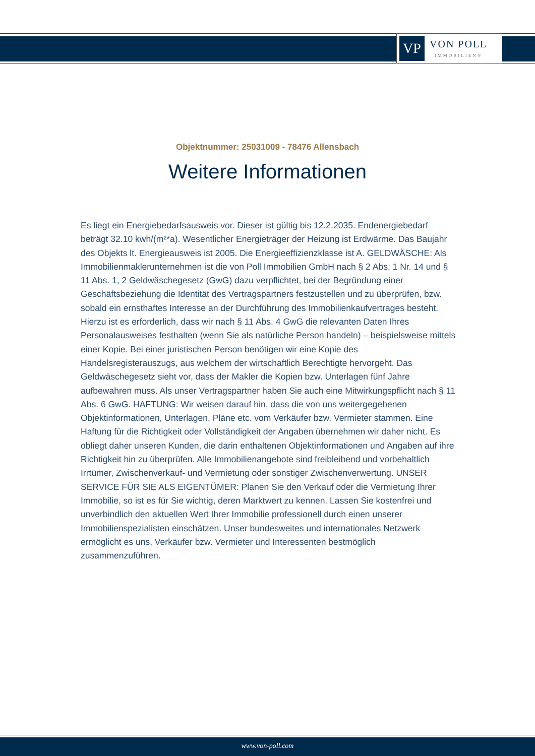VP
VON POLL
IMMOBILIEN®
Objektnummer: 25031009 - 78476 Allensbach
Weitere Informationen
Es liegt ein Energiebedarfsausweis vor. Dieser ist gültig bis 12.2.2035. Endenergiebedarf beträgt 32.10 kwh/(m²*a). Wesentlicher Energieträger der Heizung ist Erdwärme. Das Baujahr des Objekts lt. Energieausweis ist 2005. Die Energieeffizienzklasse ist A. GELDWÄSCHE: Als Immobilienmaklerunternehmen ist die von Poll Immobilien GmbH nach § 2 Abs. 1 Nr. 14 und § 11 Abs. 1, 2 Geldwäschegesetz (GwG) dazu verpflichtet, bei der Begründung einer Geschäftsbeziehung die Identität des Vertragspartners festzustellen und zu überprüfen, bzw. sobald ein ernsthaftes Interesse an der Durchführung des Immobilienkaufvertrages besteht. Hierzu ist es erforderlich, dass wir nach § 11 Abs. 4 GwG die relevanten Daten Ihres Personalausweises festhalten (wenn Sie als natürliche Person handeln) – beispielsweise mittels einer Kopie. Bei einer juristischen Person benötigen wir eine Kopie des Handelsregisterauszugs, aus welchem der wirtschaftlich Berechtigte hervorgeht. Das Geldwäschegesetz sieht vor, dass der Makler die Kopien bzw. Unterlagen fünf Jahre aufbewahren muss. Als unser Vertragspartner haben Sie auch eine Mitwirkungspflicht nach § 11 Abs. 6 GwG. HAFTUNG: Wir weisen darauf hin, dass die von uns weitergegebenen Objektinformationen, Unterlagen, Pläne etc. vom Verkäufer bzw. Vermieter stammen. Eine Haftung für die Richtigkeit oder Vollständigkeit der Angaben übernehmen wir daher nicht. Es obliegt daher unseren Kunden, die darin enthaltenen Objektinformationen und Angaben auf ihre Richtigkeit hin zu überprüfen. Alle Immobilienangebote sind freibleibend und vorbehaltlich Irrtümer, Zwischenverkauf- und Vermietung oder sonstiger Zwischenverwertung. UNSER SERVICE FÜR SIE ALS EIGENTÜMER: Planen Sie den Verkauf oder die Vermietung Ihrer Immobilie, so ist es für Sie wichtig, deren Marktwert zu kennen. Lassen Sie kostenfrei und unverbindlich den aktuellen Wert Ihrer Immobilie professionell durch einen unserer Immobilienspezialisten einschätzen. Unser bundesweites und internationales Netzwerk ermöglicht es uns, Verkäufer bzw. Vermieter und Interessenten bestmöglich zusammenzuführen.
www.von-poll.com